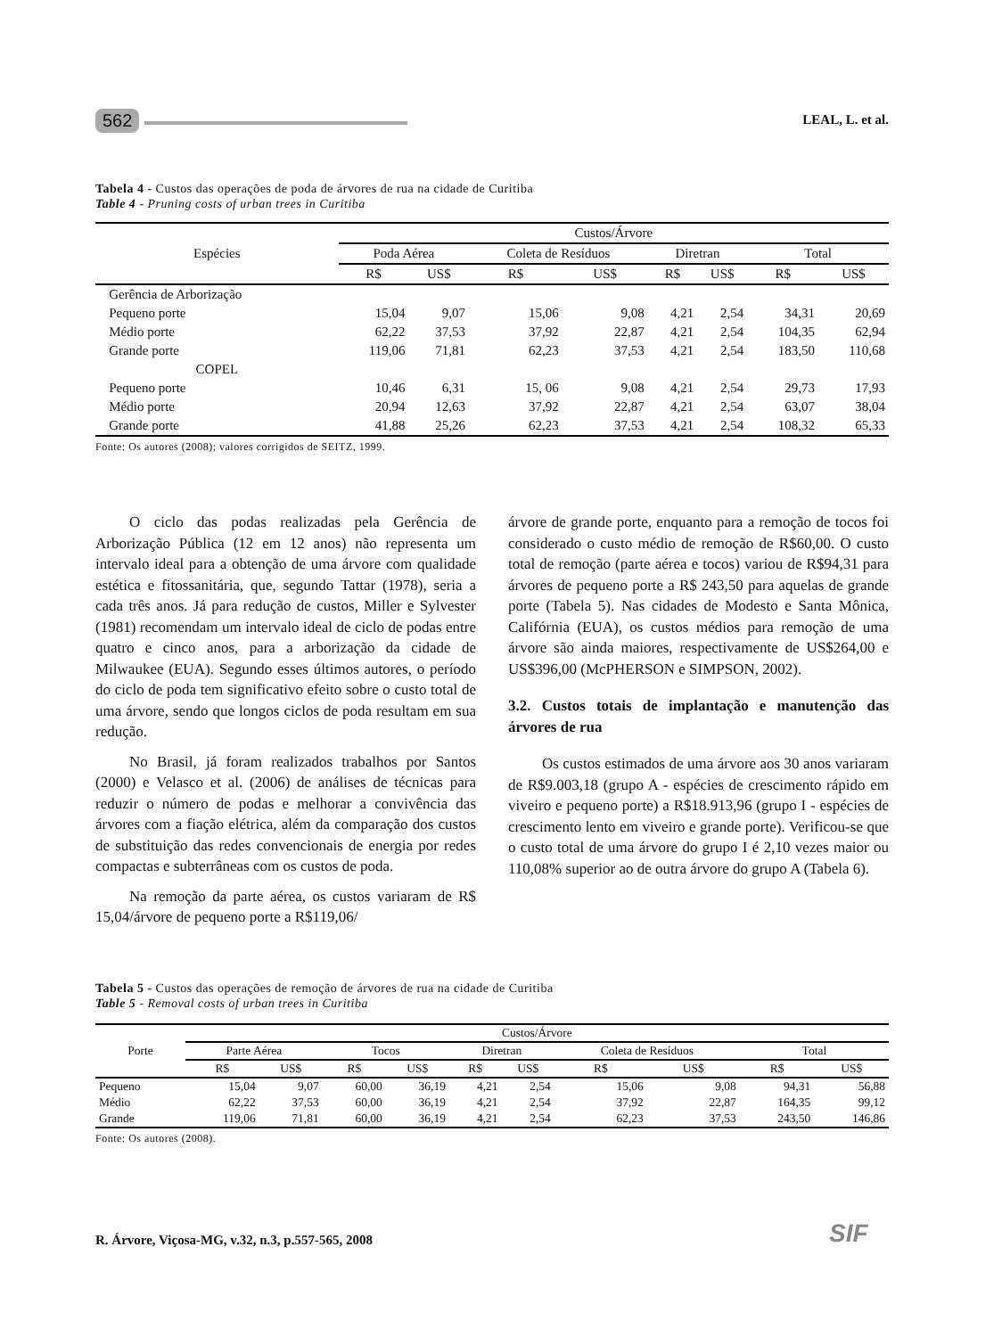562
LEAL, L. et al.
Tabela 4 - Custos das operações de poda de árvores de rua na cidade de Curitiba
Table 4 - Pruning costs of urban trees in Curitiba
| Espécies | Custos/Árvore | | | | | | | |
| --- | --- | --- | --- | --- | --- | --- | --- | --- |
| | Poda Aérea | | Coleta de Resíduos | | Diretran | | Total | |
| | R$ | US$ | R$ | US$ | R$ | US$ | R$ | US$ |
| Gerência de Arborização | | | | | | | | |
| Pequeno porte | 15,04 | 9,07 | 15,06 | 9,08 | 4,21 | 2,54 | 34,31 | 20,69 |
| Médio porte | 62,22 | 37,53 | 37,92 | 22,87 | 4,21 | 2,54 | 104,35 | 62,94 |
| Grande porte | 119,06 | 71,81 | 62,23 | 37,53 | 4,21 | 2,54 | 183,50 | 110,68 |
| COPEL | | | | | | | | |
| Pequeno porte | 10,46 | 6,31 | 15, 06 | 9,08 | 4,21 | 2,54 | 29,73 | 17,93 |
| Médio porte | 20,94 | 12,63 | 37,92 | 22,87 | 4,21 | 2,54 | 63,07 | 38,04 |
| Grande porte | 41,88 | 25,26 | 62,23 | 37,53 | 4,21 | 2,54 | 108,32 | 65,33 |
Fonte: Os autores (2008); valores corrigidos de SEITZ, 1999.
O ciclo das podas realizadas pela Gerência de Arborização Pública (12 em 12 anos) não representa um intervalo ideal para a obtenção de uma árvore com qualidade estética e fitossanitária, que, segundo Tattar (1978), seria a cada três anos. Já para redução de custos, Miller e Sylvester (1981) recomendam um intervalo ideal de ciclo de podas entre quatro e cinco anos, para a arborização da cidade de Milwaukee (EUA). Segundo esses últimos autores, o período do ciclo de poda tem significativo efeito sobre o custo total de uma árvore, sendo que longos ciclos de poda resultam em sua redução.
No Brasil, já foram realizados trabalhos por Santos (2000) e Velasco et al. (2006) de análises de técnicas para reduzir o número de podas e melhorar a convivência das árvores com a fiação elétrica, além da comparação dos custos de substituição das redes convencionais de energia por redes compactas e subterrâneas com os custos de poda.
Na remoção da parte aérea, os custos variaram de R$ 15,04/árvore de pequeno porte a R$119,06/
árvore de grande porte, enquanto para a remoção de tocos foi considerado o custo médio de remoção de R$60,00. O custo total de remoção (parte aérea e tocos) variou de R$94,31 para árvores de pequeno porte a R$ 243,50 para aquelas de grande porte (Tabela 5). Nas cidades de Modesto e Santa Mônica, Califórnia (EUA), os custos médios para remoção de uma árvore são ainda maiores, respectivamente de US$264,00 e US$396,00 (McPHERSON e SIMPSON, 2002).
3.2. Custos totais de implantação e manutenção das árvores de rua
Os custos estimados de uma árvore aos 30 anos variaram de R$9.003,18 (grupo A - espécies de crescimento rápido em viveiro e pequeno porte) a R$18.913,96 (grupo I - espécies de crescimento lento em viveiro e grande porte). Verificou-se que o custo total de uma árvore do grupo I é 2,10 vezes maior ou 110,08% superior ao de outra árvore do grupo A (Tabela 6).
Tabela 5 - Custos das operações de remoção de árvores de rua na cidade de Curitiba
Table 5 - Removal costs of urban trees in Curitiba
| Porte | Custos/Árvore | | | | | | | | | |
| --- | --- | --- | --- | --- | --- | --- | --- | --- | --- | --- |
| | Parte Aérea | | Tocos | | Diretran | | Coleta de Resíduos | | Total | |
| | R$ | US$ | R$ | US$ | R$ | US$ | R$ | US$ | R$ | US$ |
| Pequeno | 15,04 | 9,07 | 60,00 | 36,19 | 4,21 | 2,54 | 15,06 | 9,08 | 94,31 | 56,88 |
| Médio | 62,22 | 37,53 | 60,00 | 36,19 | 4,21 | 2,54 | 37,92 | 22,87 | 164,35 | 99,12 |
| Grande | 119,06 | 71,81 | 60,00 | 36,19 | 4,21 | 2,54 | 62,23 | 37,53 | 243,50 | 146,86 |
Fonte: Os autores (2008).
R. Árvore, Viçosa-MG, v.32, n.3, p.557-565, 2008
SIF